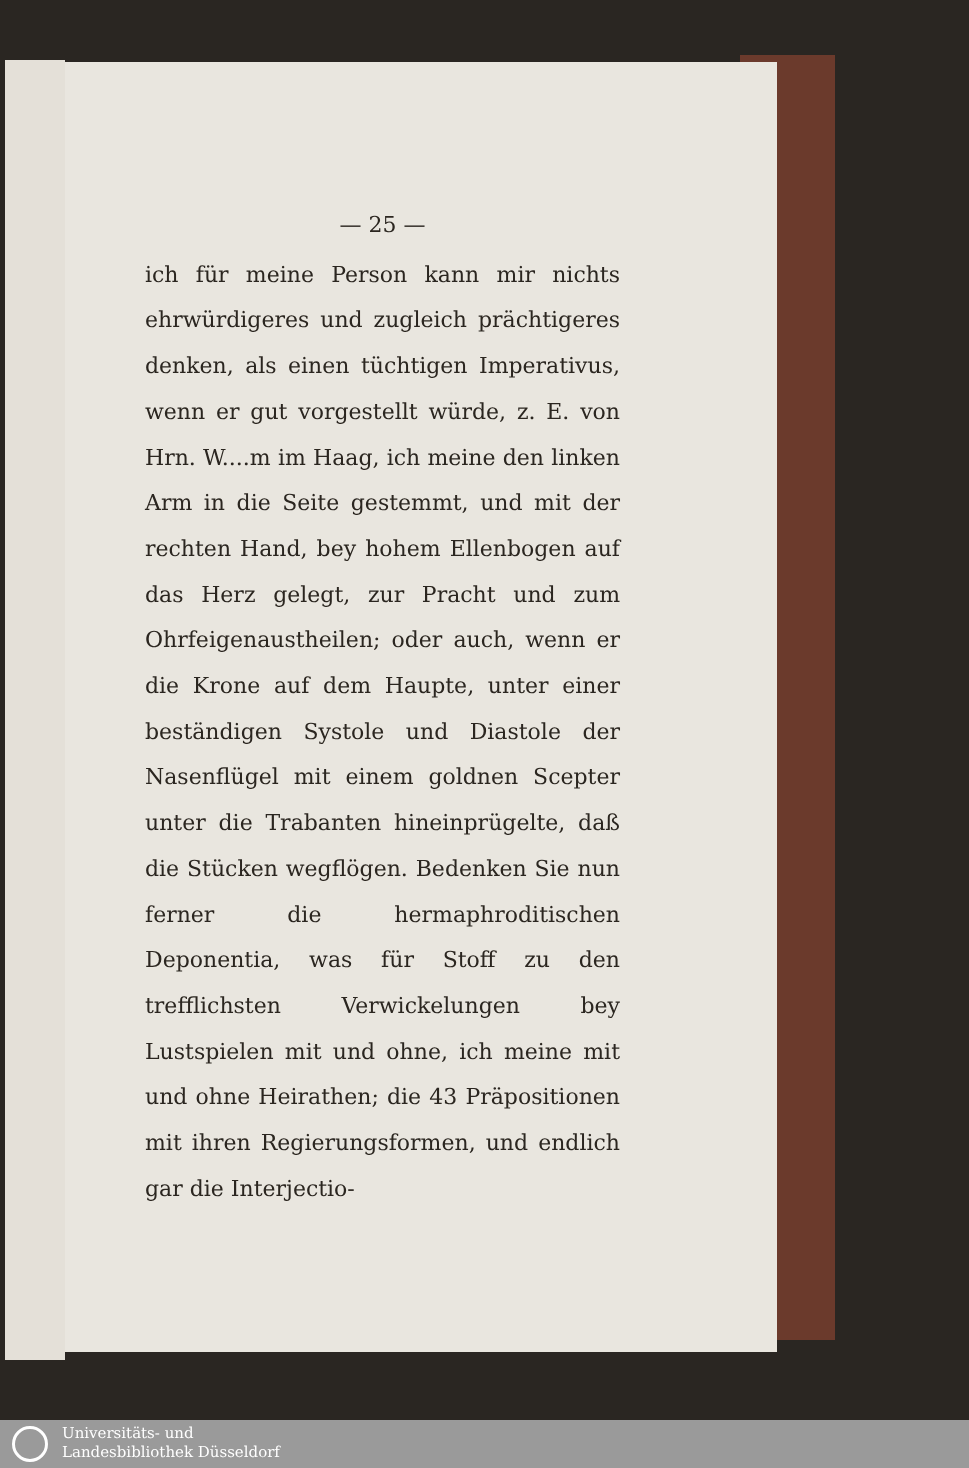— 25 —
ich für meine Person kann mir nichts ehrwürdigeres und zugleich prächtigeres denken, als einen tüchtigen Imperativus, wenn er gut vorgestellt würde, z. E. von Hrn. W....m im Haag, ich meine den linken Arm in die Seite gestemmt, und mit der rechten Hand, bey hohem Ellenbogen auf das Herz gelegt, zur Pracht und zum Ohrfeigenaustheilen; oder auch, wenn er die Krone auf dem Haupte, unter einer beständigen Systole und Diastole der Nasenflügel mit einem goldnen Scepter unter die Trabanten hineinprügelte, daß die Stücken wegflögen. Bedenken Sie nun ferner die hermaphroditischen Deponentia, was für Stoff zu den trefflichsten Verwickelungen bey Lustspielen mit und ohne, ich meine mit und ohne Heirathen; die 43 Präpositionen mit ihren Regierungsformen, und endlich gar die Interjectio-
Universitäts- und
Landesbibliothek Düsseldorf